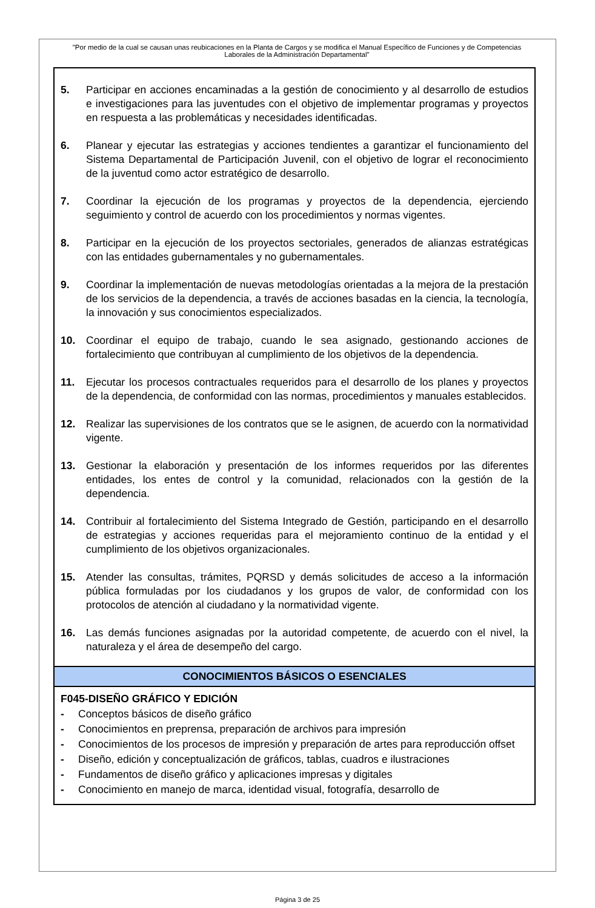"Por medio de la cual se causan unas reubicaciones en la Planta de Cargos y se modifica el Manual Específico de Funciones y de Competencias Laborales de la Administración Departamental"
5. Participar en acciones encaminadas a la gestión de conocimiento y al desarrollo de estudios e investigaciones para las juventudes con el objetivo de implementar programas y proyectos en respuesta a las problemáticas y necesidades identificadas.
6. Planear y ejecutar las estrategias y acciones tendientes a garantizar el funcionamiento del Sistema Departamental de Participación Juvenil, con el objetivo de lograr el reconocimiento de la juventud como actor estratégico de desarrollo.
7. Coordinar la ejecución de los programas y proyectos de la dependencia, ejerciendo seguimiento y control de acuerdo con los procedimientos y normas vigentes.
8. Participar en la ejecución de los proyectos sectoriales, generados de alianzas estratégicas con las entidades gubernamentales y no gubernamentales.
9. Coordinar la implementación de nuevas metodologías orientadas a la mejora de la prestación de los servicios de la dependencia, a través de acciones basadas en la ciencia, la tecnología, la innovación y sus conocimientos especializados.
10. Coordinar el equipo de trabajo, cuando le sea asignado, gestionando acciones de fortalecimiento que contribuyan al cumplimiento de los objetivos de la dependencia.
11. Ejecutar los procesos contractuales requeridos para el desarrollo de los planes y proyectos de la dependencia, de conformidad con las normas, procedimientos y manuales establecidos.
12. Realizar las supervisiones de los contratos que se le asignen, de acuerdo con la normatividad vigente.
13. Gestionar la elaboración y presentación de los informes requeridos por las diferentes entidades, los entes de control y la comunidad, relacionados con la gestión de la dependencia.
14. Contribuir al fortalecimiento del Sistema Integrado de Gestión, participando en el desarrollo de estrategias y acciones requeridas para el mejoramiento continuo de la entidad y el cumplimiento de los objetivos organizacionales.
15. Atender las consultas, trámites, PQRSD y demás solicitudes de acceso a la información pública formuladas por los ciudadanos y los grupos de valor, de conformidad con los protocolos de atención al ciudadano y la normatividad vigente.
16. Las demás funciones asignadas por la autoridad competente, de acuerdo con el nivel, la naturaleza y el área de desempeño del cargo.
CONOCIMIENTOS BÁSICOS O ESENCIALES
F045-DISEÑO GRÁFICO Y EDICIÓN
- Conceptos básicos de diseño gráfico
- Conocimientos en preprensa, preparación de archivos para impresión
- Conocimientos de los procesos de impresión y preparación de artes para reproducción offset
- Diseño, edición y conceptualización de gráficos, tablas, cuadros e ilustraciones
- Fundamentos de diseño gráfico y aplicaciones impresas y digitales
- Conocimiento en manejo de marca, identidad visual, fotografía, desarrollo de
Página 3 de 25